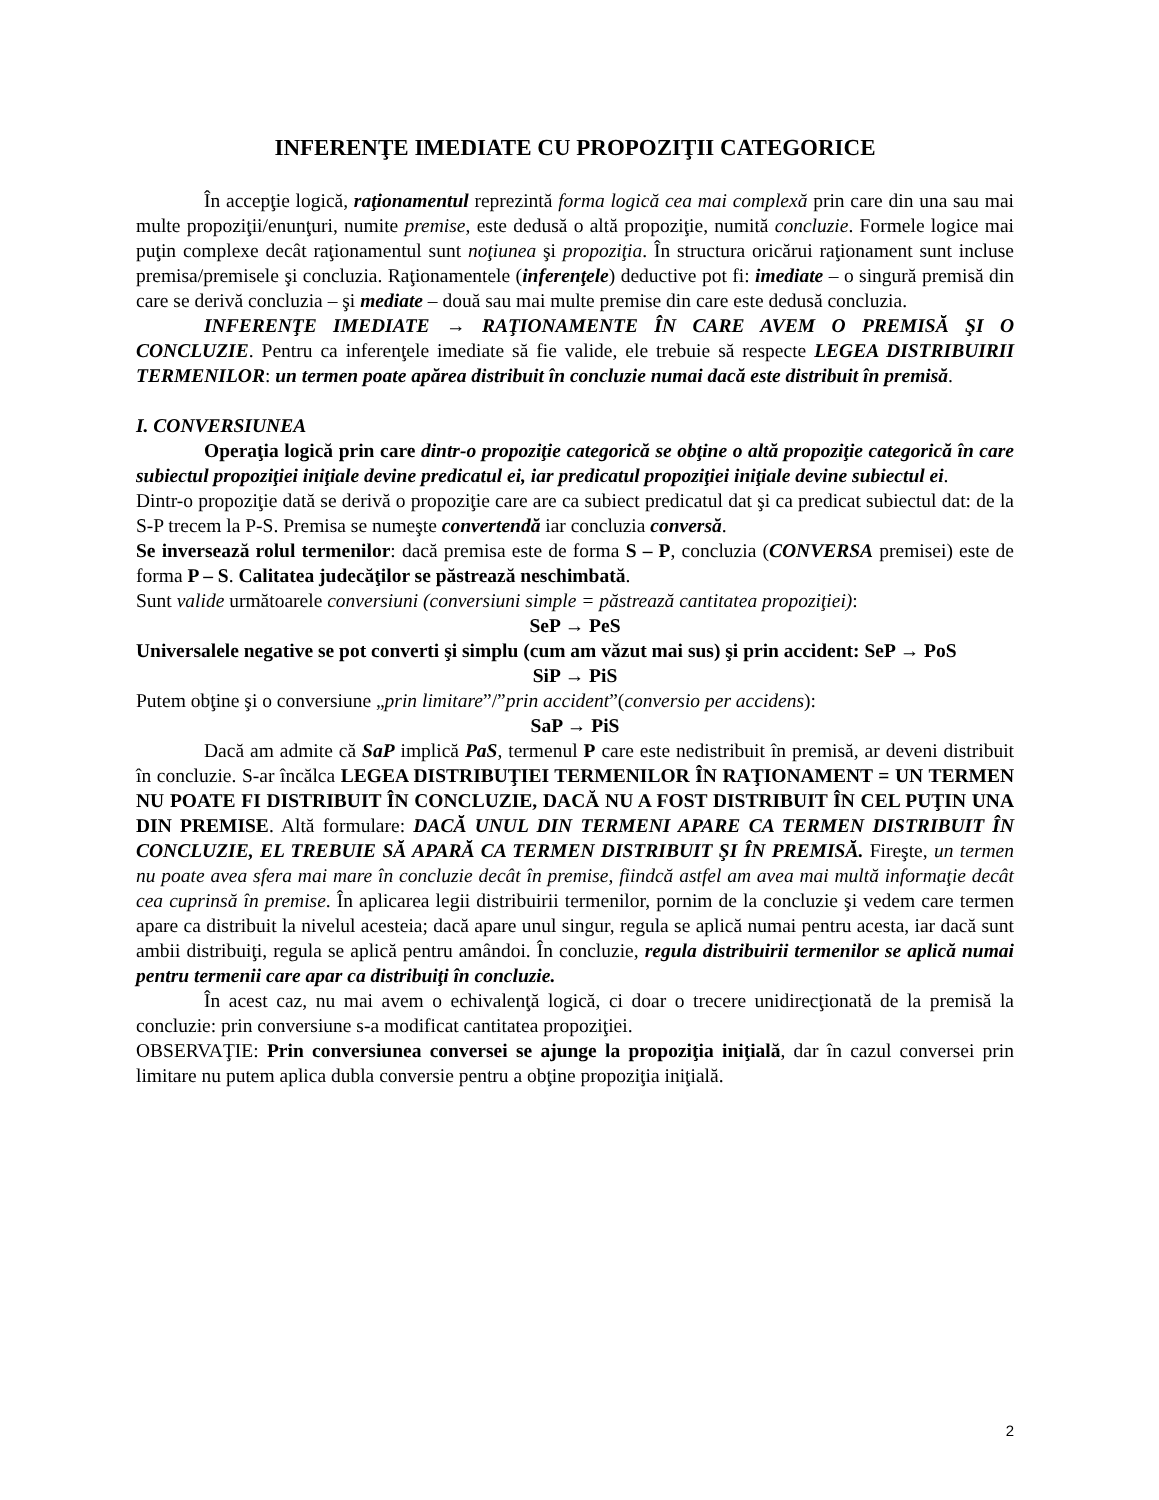INFERENŢE IMEDIATE CU PROPOZIŢII CATEGORICE
În accepţie logică, raţionamentul reprezintă forma logică cea mai complexă prin care din una sau mai multe propoziţii/enunţuri, numite premise, este dedusă o altă propoziţie, numită concluzie. Formele logice mai puţin complexe decât raţionamentul sunt noţiunea şi propoziţia. În structura oricărui raţionament sunt incluse premisa/premisele şi concluzia. Raţionamentele (inferenţele) deductive pot fi: imediate – o singură premisă din care se derivă concluzia – şi mediate – două sau mai multe premise din care este dedusă concluzia.
INFERENŢE IMEDIATE → RAŢIONAMENTE ÎN CARE AVEM O PREMISĂ ŞI O CONCLUZIE. Pentru ca inferenţele imediate să fie valide, ele trebuie să respecte LEGEA DISTRIBUIRII TERMENILOR: un termen poate apărea distribuit în concluzie numai dacă este distribuit în premisă.
I. CONVERSIUNEA
Operaţia logică prin care dintr-o propoziţie categorică se obţine o altă propoziţie categorică în care subiectul propoziţiei iniţiale devine predicatul ei, iar predicatul propoziţiei iniţiale devine subiectul ei.
Dintr-o propoziţie dată se derivă o propoziţie care are ca subiect predicatul dat şi ca predicat subiectul dat: de la S-P trecem la P-S. Premisa se numeşte convertendă iar concluzia conversă.
Se inversează rolul termenilor: dacă premisa este de forma S – P, concluzia (CONVERSA premisei) este de forma P – S. Calitatea judecăţilor se păstrează neschimbată.
Sunt valide următoarele conversiuni (conversiuni simple = păstrează cantitatea propoziţiei):
SeP → PeS
Universalele negative se pot converti şi simplu (cum am văzut mai sus) şi prin accident: SeP → PoS
SiP → PiS
Putem obţine şi o conversiune „prin limitare”/”prin accident”(conversio per accidens):
SaP → PiS
Dacă am admite că SaP implică PaS, termenul P care este nedistribuit în premisă, ar deveni distribuit în concluzie. S-ar încălca LEGEA DISTRIBUŢIEI TERMENILOR ÎN RAŢIONAMENT = UN TERMEN NU POATE FI DISTRIBUIT ÎN CONCLUZIE, DACĂ NU A FOST DISTRIBUIT ÎN CEL PUŢIN UNA DIN PREMISE. Altă formulare: DACĂ UNUL DIN TERMENI APARE CA TERMEN DISTRIBUIT ÎN CONCLUZIE, EL TREBUIE SĂ APARĂ CA TERMEN DISTRIBUIT ŞI ÎN PREMISĂ. Fireşte, un termen nu poate avea sfera mai mare în concluzie decât în premise, fiindcă astfel am avea mai multă informaţie decât cea cuprinsă în premise. În aplicarea legii distribuirii termenilor, pornim de la concluzie şi vedem care termen apare ca distribuit la nivelul acesteia; dacă apare unul singur, regula se aplică numai pentru acesta, iar dacă sunt ambii distribuiţi, regula se aplică pentru amândoi. În concluzie, regula distribuirii termenilor se aplică numai pentru termenii care apar ca distribuiţi în concluzie.
În acest caz, nu mai avem o echivalenţă logică, ci doar o trecere unidirecţionată de la premisă la concluzie: prin conversiune s-a modificat cantitatea propoziţiei.
OBSERVAŢIE: Prin conversiunea conversei se ajunge la propoziţia iniţială, dar în cazul conversei prin limitare nu putem aplica dubla conversie pentru a obţine propoziţia iniţială.
2